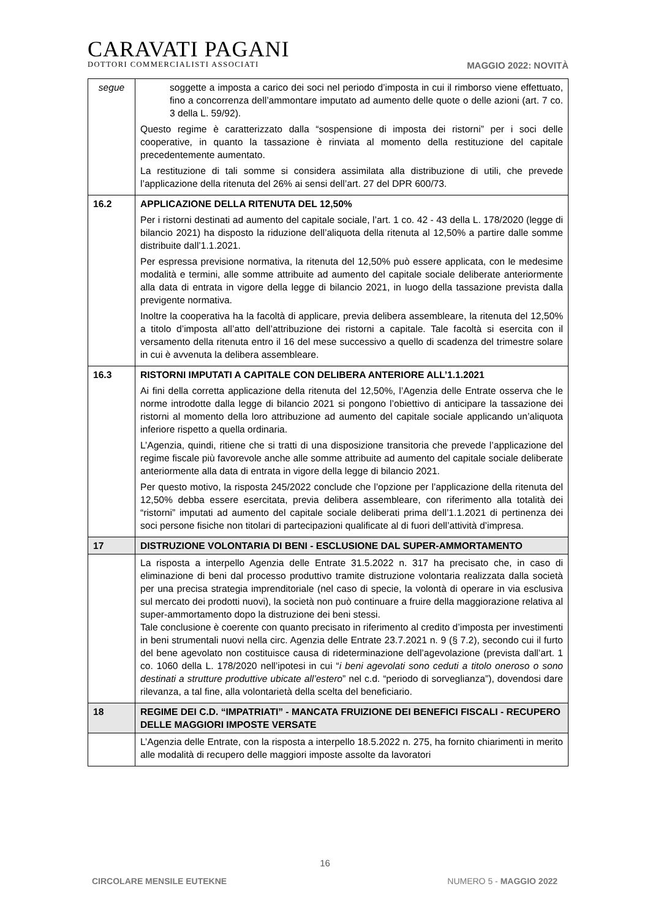CARAVATI PAGANI
DOTTORI COMMERCIALISTI ASSOCIATI
MAGGIO 2022: NOVITÀ
| segue | soggette a imposta a carico dei soci nel periodo d’imposta in cui il rimborso viene effettuato, fino a concorrenza dell’ammontare imputato ad aumento delle quote o delle azioni (art. 7 co. 3 della L. 59/92). Questo regime è caratterizzato dalla “sospensione di imposta dei ristorni” per i soci delle cooperative, in quanto la tassazione è rinviata al momento della restituzione del capitale precedentemente aumentato. La restituzione di tali somme si considera assimilata alla distribuzione di utili, che prevede l’applicazione della ritenuta del 26% ai sensi dell’art. 27 del DPR 600/73. |
| 16.2 | APPLICAZIONE DELLA RITENUTA DEL 12,50% Per i ristorni destinati ad aumento del capitale sociale, l’art. 1 co. 42 - 43 della L. 178/2020 (legge di bilancio 2021) ha disposto la riduzione dell’aliquota della ritenuta al 12,50% a partire dalle somme distribuite dall’1.1.2021. Per espressa previsione normativa, la ritenuta del 12,50% può essere applicata, con le medesime modalità e termini, alle somme attribuite ad aumento del capitale sociale deliberate anteriormente alla data di entrata in vigore della legge di bilancio 2021, in luogo della tassazione prevista dalla previgente normativa. Inoltre la cooperativa ha la facoltà di applicare, previa delibera assembleare, la ritenuta del 12,50% a titolo d’imposta all’atto dell’attribuzione dei ristorni a capitale. Tale facoltà si esercita con il versamento della ritenuta entro il 16 del mese successivo a quello di scadenza del trimestre solare in cui è avvenuta la delibera assembleare. |
| 16.3 | RISTORNI IMPUTATI A CAPITALE CON DELIBERA ANTERIORE ALL’1.1.2021 Ai fini della corretta applicazione della ritenuta del 12,50%, l’Agenzia delle Entrate osserva che le norme introdotte dalla legge di bilancio 2021 si pongono l’obiettivo di anticipare la tassazione dei ristorni al momento della loro attribuzione ad aumento del capitale sociale applicando un’aliquota inferiore rispetto a quella ordinaria. L’Agenzia, quindi, ritiene che si tratti di una disposizione transitoria che prevede l’applicazione del regime fiscale più favorevole anche alle somme attribuite ad aumento del capitale sociale deliberate anteriormente alla data di entrata in vigore della legge di bilancio 2021. Per questo motivo, la risposta 245/2022 conclude che l’opzione per l’applicazione della ritenuta del 12,50% debba essere esercitata, previa delibera assembleare, con riferimento alla totalità dei “ristorni” imputati ad aumento del capitale sociale deliberati prima dell’1.1.2021 di pertinenza dei soci persone fisiche non titolari di partecipazioni qualificate al di fuori dell’attività d’impresa. |
| 17 | DISTRUZIONE VOLONTARIA DI BENI - ESCLUSIONE DAL SUPER-AMMORTAMENTO |
| | La risposta a interpello Agenzia delle Entrate 31.5.2022 n. 317 ha precisato che, in caso di eliminazione di beni dal processo produttivo tramite distruzione volontaria realizzata dalla società per una precisa strategia imprenditoriale (nel caso di specie, la volontà di operare in via esclusiva sul mercato dei prodotti nuovi), la società non può continuare a fruire della maggiorazione relativa al super-ammortamento dopo la distruzione dei beni stessi. Tale conclusione è coerente con quanto precisato in riferimento al credito d’imposta per investimenti in beni strumentali nuovi nella circ. Agenzia delle Entrate 23.7.2021 n. 9 (§ 7.2), secondo cui il furto del bene agevolato non costituisce causa di rideterminazione dell’agevolazione (prevista dall’art. 1 co. 1060 della L. 178/2020 nell’ipotesi in cui “ i beni agevolati sono ceduti a titolo oneroso o sono destinati a strutture produttive ubicate all’estero ” nel c.d. “periodo di sorveglianza”), dovendosi dare rilevanza, a tal fine, alla volontarietà della scelta del beneficiario. |
| 18 | REGIME DEI C.D. “IMPATRIATI” - MANCATA FRUIZIONE DEI BENEFICI FISCALI - RECUPERO DELLE MAGGIORI IMPOSTE VERSATE |
| | L’Agenzia delle Entrate, con la risposta a interpello 18.5.2022 n. 275, ha fornito chiarimenti in merito alle modalità di recupero delle maggiori imposte assolte da lavoratori |
16
CIRCOLARE MENSILE EUTEKNE NUMERO 5 - MAGGIO 2022